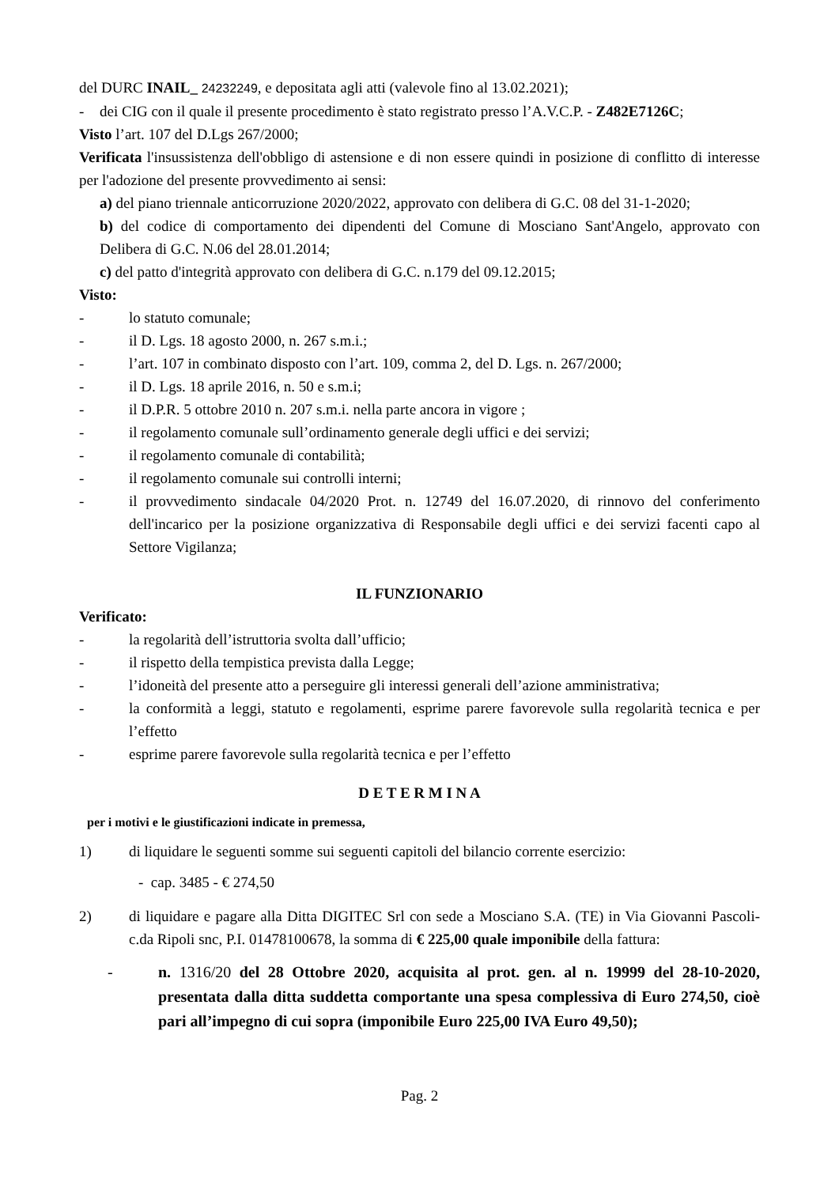del DURC INAIL_ 24232249, e depositata agli atti (valevole fino al 13.02.2021);
- dei CIG con il quale il presente procedimento è stato registrato presso l’A.V.C.P. - Z482E7126C;
Visto l’art. 107 del D.Lgs 267/2000;
Verificata l'insussistenza dell'obbligo di astensione e di non essere quindi in posizione di conflitto di interesse per l'adozione del presente provvedimento ai sensi:
a) del piano triennale anticorruzione 2020/2022, approvato con delibera di G.C. 08 del 31-1-2020;
b) del codice di comportamento dei dipendenti del Comune di Mosciano Sant'Angelo, approvato con Delibera di G.C. N.06 del 28.01.2014;
c) del patto d'integrità approvato con delibera di G.C. n.179 del 09.12.2015;
Visto:
- lo statuto comunale;
- il D. Lgs. 18 agosto 2000, n. 267 s.m.i.;
- l’art. 107 in combinato disposto con l’art. 109, comma 2, del D. Lgs. n. 267/2000;
- il D. Lgs. 18 aprile 2016, n. 50 e s.m.i;
- il D.P.R. 5 ottobre 2010 n. 207 s.m.i. nella parte ancora in vigore ;
- il regolamento comunale sull’ordinamento generale degli uffici e dei servizi;
- il regolamento comunale di contabilità;
- il regolamento comunale sui controlli interni;
- il provvedimento sindacale 04/2020 Prot. n. 12749 del 16.07.2020, di rinnovo del conferimento dell'incarico per la posizione organizzativa di Responsabile degli uffici e dei servizi facenti capo al Settore Vigilanza;
IL FUNZIONARIO
Verificato:
- la regolarità dell’istruttoria svolta dall’ufficio;
- il rispetto della tempistica prevista dalla Legge;
- l’idoneità del presente atto a perseguire gli interessi generali dell’azione amministrativa;
- la conformità a leggi, statuto e regolamenti, esprime parere favorevole sulla regolarità tecnica e per l’effetto
- esprime parere favorevole sulla regolarità tecnica e per l’effetto
D E T E R M I N A
per i motivi e le giustificazioni indicate in premessa,
1) di liquidare le seguenti somme sui seguenti capitoli del bilancio corrente esercizio:
- cap. 3485 - € 274,50
2) di liquidare e pagare alla Ditta DIGITEC Srl con sede a Mosciano S.A. (TE) in Via Giovanni Pascoli- c.da Ripoli snc, P.I. 01478100678, la somma di € 225,00 quale imponibile della fattura:
- n. 1316/20 del 28 Ottobre 2020, acquisita al prot. gen. al n. 19999 del 28-10-2020, presentata dalla ditta suddetta comportante una spesa complessiva di Euro 274,50, cioè pari all’impegno di cui sopra (imponibile Euro 225,00 IVA Euro 49,50);
Pag. 2